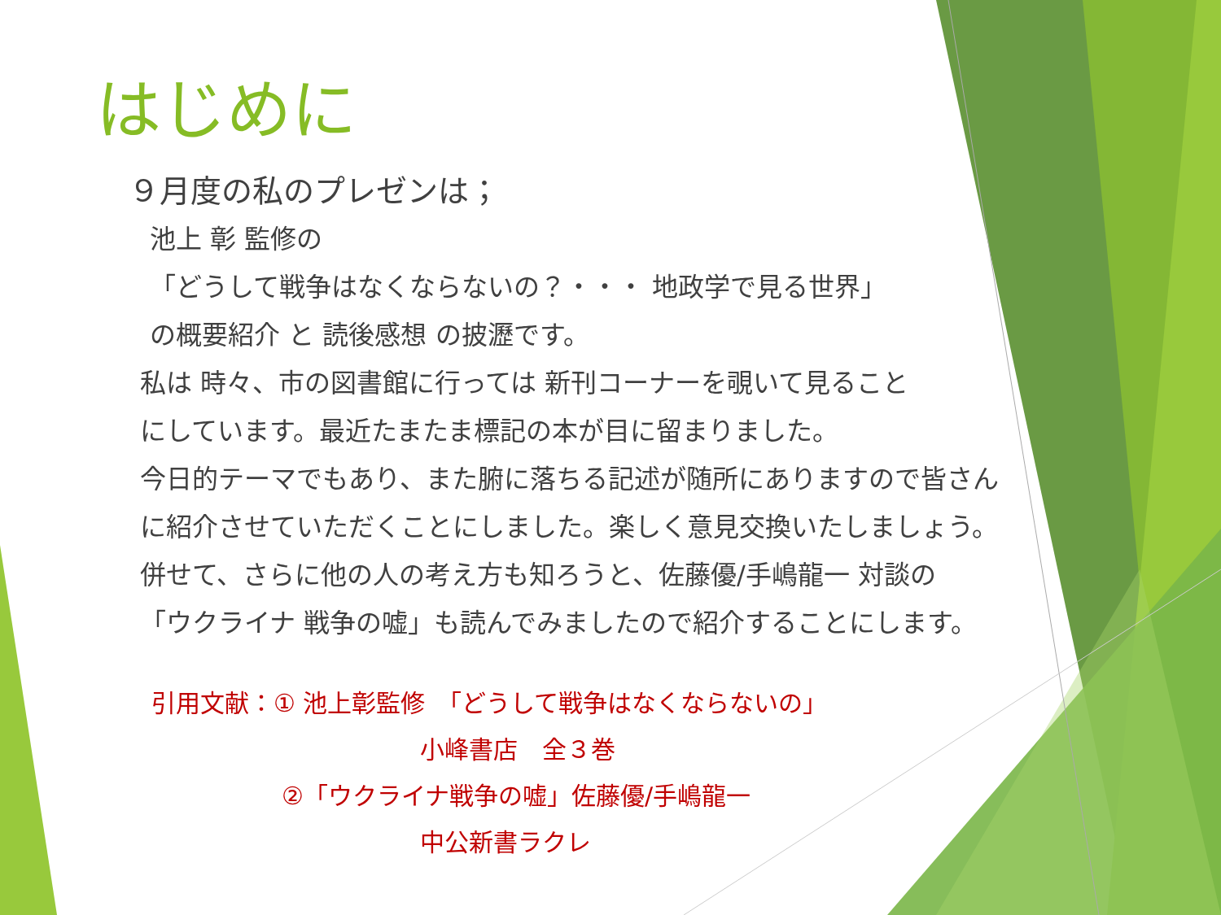はじめに
９月度の私のプレゼンは；
池上 彰 監修の
「どうして戦争はなくならないの？・・・ 地政学で見る世界」
の概要紹介 と 読後感想 の披瀝です。
私は 時々、市の図書館に行っては 新刊コーナーを覗いて見ること
にしています。最近たまたま標記の本が目に留まりました。
今日的テーマでもあり、また腑に落ちる記述が随所にありますので皆さん
に紹介させていただくことにしました。楽しく意見交換いたしましょう。
併せて、さらに他の人の考え方も知ろうと、佐藤優/手嶋龍一 対談の
「ウクライナ 戦争の嘘」も読んでみましたので紹介することにします。
引用文献：① 池上彰監修　「どうして戦争はなくならないの」
小峰書店　全３巻
②「ウクライナ戦争の嘘」佐藤優/手嶋龍一
中公新書ラクレ